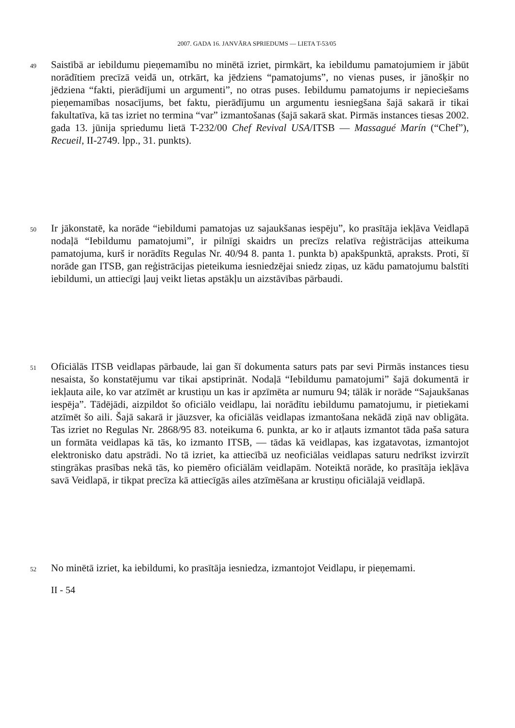2007. GADA 16. JANVĀRA SPRIEDUMS — LIETA T-53/05
49
Saistībā ar iebildumu pieņemamību no minētā izriet, pirmkārt, ka iebildumu pamatojumiem ir jābūt norādītiem precīzā veidā un, otrkārt, ka jēdziens “pamatojums”, no vienas puses, ir jānošķir no jēdziena “fakti, pierādījumi un argumenti”, no otras puses. Iebildumu pamatojums ir nepieciešams pieņemamības nosacījums, bet faktu, pierādījumu un argumentu iesniegšana šajā sakarā ir tikai fakultatīva, kā tas izriet no termina “var” izmantošanas (šajā sakarā skat. Pirmās instances tiesas 2002. gada 13. jūnija spriedumu lietā T-232/00 Chef Revival USA/ITSB — Massagué Marín (“Chef”), Recueil, II-2749. lpp., 31. punkts).
50
Ir jākonstatē, ka norāde “iebildumi pamatojas uz sajaukšanas iespēju”, ko prasītāja iekļāva Veidlapā nodaļā “Iebildumu pamatojumi”, ir pilnīgi skaidrs un precīzs relatīva reģistrācijas atteikuma pamatojuma, kurš ir norādīts Regulas Nr. 40/94 8. panta 1. punkta b) apakšpunktā, apraksts. Proti, šī norāde gan ITSB, gan reģistrācijas pieteikuma iesniedzējai sniedz ziņas, uz kādu pamatojumu balstīti iebildumi, un attiecīgi ļauj veikt lietas apstākļu un aizstāvības pārbaudi.
51
Oficiālās ITSB veidlapas pārbaude, lai gan šī dokumenta saturs pats par sevi Pirmās instances tiesu nesaista, šo konstatējumu var tikai apstiprināt. Nodaļā “Iebildumu pamatojumi” šajā dokumentā ir iekļauta aile, ko var atzīmēt ar krustiņu un kas ir apzīmēta ar numuru 94; tālāk ir norāde “Sajaukšanas iespēja”. Tādējādi, aizpildot šo oficiālo veidlapu, lai norādītu iebildumu pamatojumu, ir pietiekami atzīmēt šo aili. Šajā sakarā ir jāuzsver, ka oficiālās veidlapas izmantošana nekādā ziņā nav obligāta. Tas izriet no Regulas Nr. 2868/95 83. noteikuma 6. punkta, ar ko ir atļauts izmantot tāda paša satura un formāta veidlapas kā tās, ko izmanto ITSB, — tādas kā veidlapas, kas izgatavotas, izmantojot elektronisko datu apstrādi. No tā izriet, ka attiecībā uz neoficiālas veidlapas saturu nedrīkst izvirzīt stingrākas prasības nekā tās, ko piemēro oficiālām veidlapām. Noteiktā norāde, ko prasītāja iekļāva savā Veidlapā, ir tikpat precīza kā attiecīgās ailes atzīmēšana ar krustiņu oficiālajā veidlapā.
52
No minētā izriet, ka iebildumi, ko prasītāja iesniedza, izmantojot Veidlapu, ir pieņemami.
II - 54